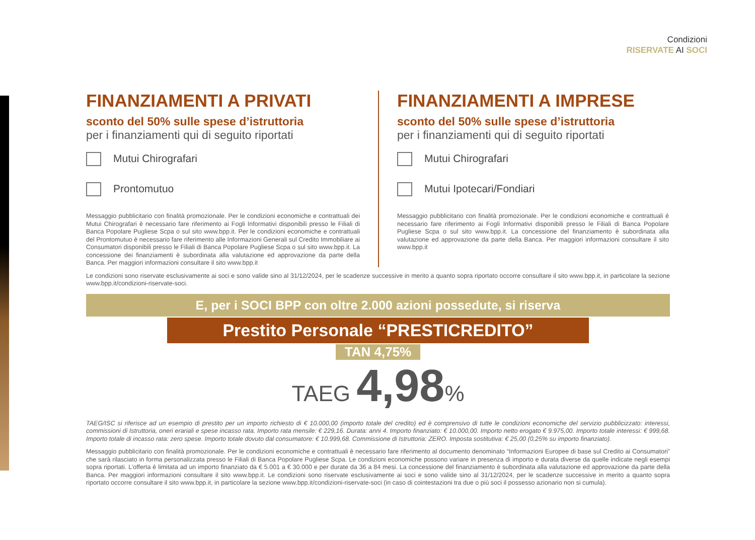Condizioni
RISERVATE AI SOCI
FINANZIAMENTI A PRIVATI
sconto del 50% sulle spese d’istruttoria
per i finanziamenti qui di seguito riportati
Mutui Chirografari
Prontomutuo
Messaggio pubblicitario con finalità promozionale. Per le condizioni economiche e contrattuali dei Mutui Chirografari è necessario fare riferimento ai Fogli Informativi disponibili presso le Filiali di Banca Popolare Pugliese Scpa o sul sito www.bpp.it. Per le condizioni economiche e contrattuali del Prontomutuo è necessario fare riferimento alle Informazioni Generali sul Credito Immobiliare ai Consumatori disponibili presso le Filiali di Banca Popolare Pugliese Scpa o sul sito www.bpp.it. La concessione dei finanziamenti è subordinata alla valutazione ed approvazione da parte della Banca. Per maggiori informazioni consultare il sito www.bpp.it
FINANZIAMENTI A IMPRESE
sconto del 50% sulle spese d’istruttoria
per i finanziamenti qui di seguito riportati
Mutui Chirografari
Mutui Ipotecari/Fondiari
Messaggio pubblicitario con finalità promozionale. Per le condizioni economiche e contrattuali è necessario fare riferimento ai Fogli Informativi disponibili presso le Filiali di Banca Popolare Pugliese Scpa o sul sito www.bpp.it. La concessione del finanziamento è subordinata alla valutazione ed approvazione da parte della Banca. Per maggiori informazioni consultare il sito www.bpp.it
Le condizioni sono riservate esclusivamente ai soci e sono valide sino al 31/12/2024, per le scadenze successive in merito a quanto sopra riportato occorre consultare il sito www.bpp.it, in particolare la sezione www.bpp.it/condizioni-riservate-soci.
E, per i SOCI BPP con oltre 2.000 azioni possedute, si riserva
Prestito Personale “PRESTICREDITO”
TAN 4,75%
TAEG 4,98%
TAEG/ISC si riferisce ad un esempio di prestito per un importo richiesto di € 10.000,00 (importo totale del credito) ed è comprensivo di tutte le condizioni economiche del servizio pubblicizzato: interessi, commissioni di Istruttoria, oneri erariali e spese incasso rata. Importo rata mensile: € 229,16. Durata: anni 4. Importo finanziato: € 10.000,00. Importo netto erogato € 9.975,00. Importo totale interessi: € 999,68. Importo totale di incasso rata: zero spese. Importo totale dovuto dal consumatore: € 10.999,68. Commissione di Istruttoria: ZERO. Imposta sostitutiva: € 25,00 (0,25% su importo finanziato).
Messaggio pubblicitario con finalità promozionale. Per le condizioni economiche e contrattuali è necessario fare riferimento al documento denominato “Informazioni Europee di base sul Credito ai Consumatori” che sarà rilasciato in forma personalizzata presso le Filiali di Banca Popolare Pugliese Scpa. Le condizioni economiche possono variare in presenza di importo e durata diverse da quelle indicate negli esempi sopra riportati. L’offerta è limitata ad un importo finanziato da € 5.001 a € 30.000 e per durate da 36 a 84 mesi. La concessione del finanziamento è subordinata alla valutazione ed approvazione da parte della Banca. Per maggiori informazioni consultare il sito www.bpp.it. Le condizioni sono riservate esclusivamente ai soci e sono valide sino al 31/12/2024, per le scadenze successive in merito a quanto sopra riportato occorre consultare il sito www.bpp.it, in particolare la sezione www.bpp.it/condizioni-riservate-soci (in caso di cointestazioni tra due o più soci il possesso azionario non si cumula).